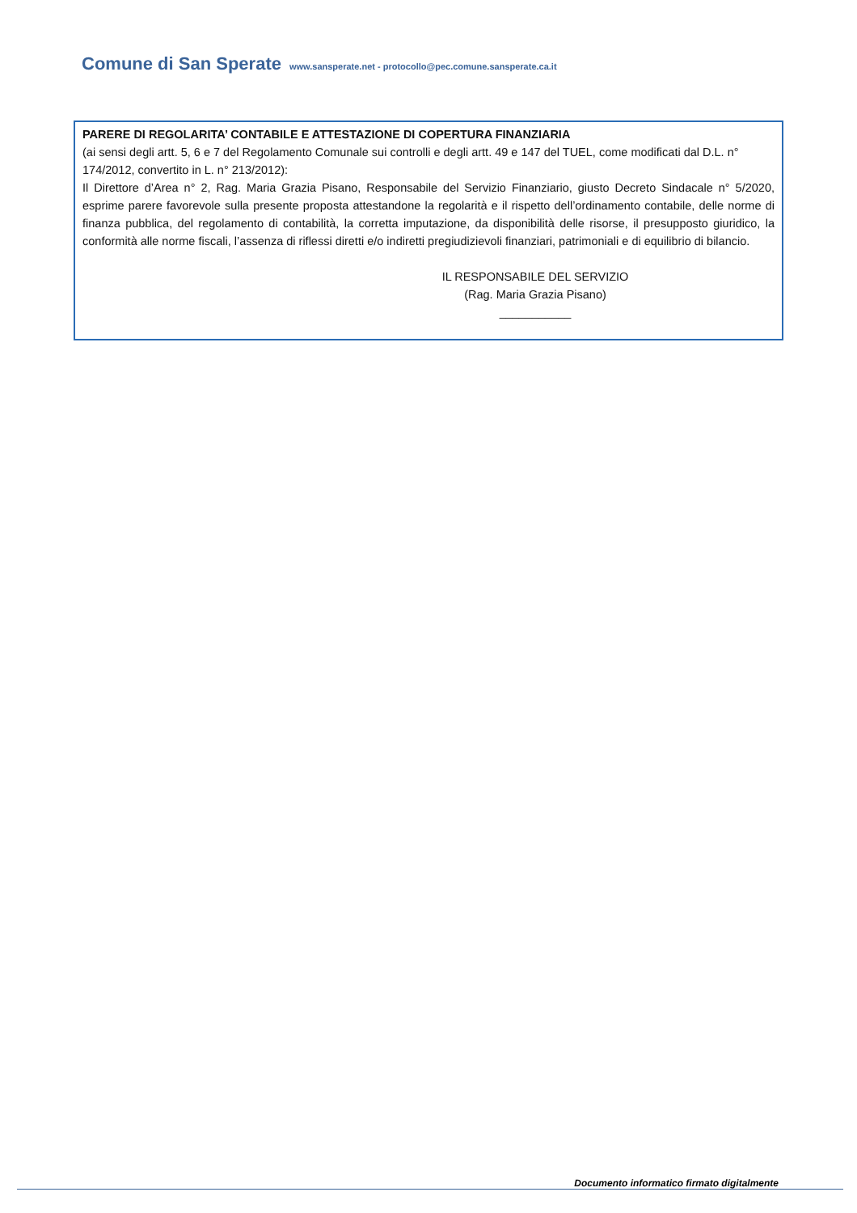Comune di San Sperate www.sansperate.net - protocollo@pec.comune.sansperate.ca.it
PARERE DI REGOLARITA’ CONTABILE E ATTESTAZIONE DI COPERTURA FINANZIARIA
(ai sensi degli artt. 5, 6 e 7 del Regolamento Comunale sui controlli e degli artt. 49 e 147 del TUEL, come modificati dal D.L. n° 174/2012, convertito in L. n° 213/2012):
Il Direttore d’Area n° 2, Rag. Maria Grazia Pisano, Responsabile del Servizio Finanziario, giusto Decreto Sindacale n° 5/2020, esprime parere favorevole sulla presente proposta attestandone la regolarità e il rispetto dell’ordinamento contabile, delle norme di finanza pubblica, del regolamento di contabilità, la corretta imputazione, da disponibilità delle risorse, il presupposto giuridico, la conformità alle norme fiscali, l’assenza di riflessi diretti e/o indiretti pregiudizievoli finanziari, patrimoniali e di equilibrio di bilancio.
IL RESPONSABILE DEL SERVIZIO
(Rag. Maria Grazia Pisano)
___________
Documento informatico firmato digitalmente